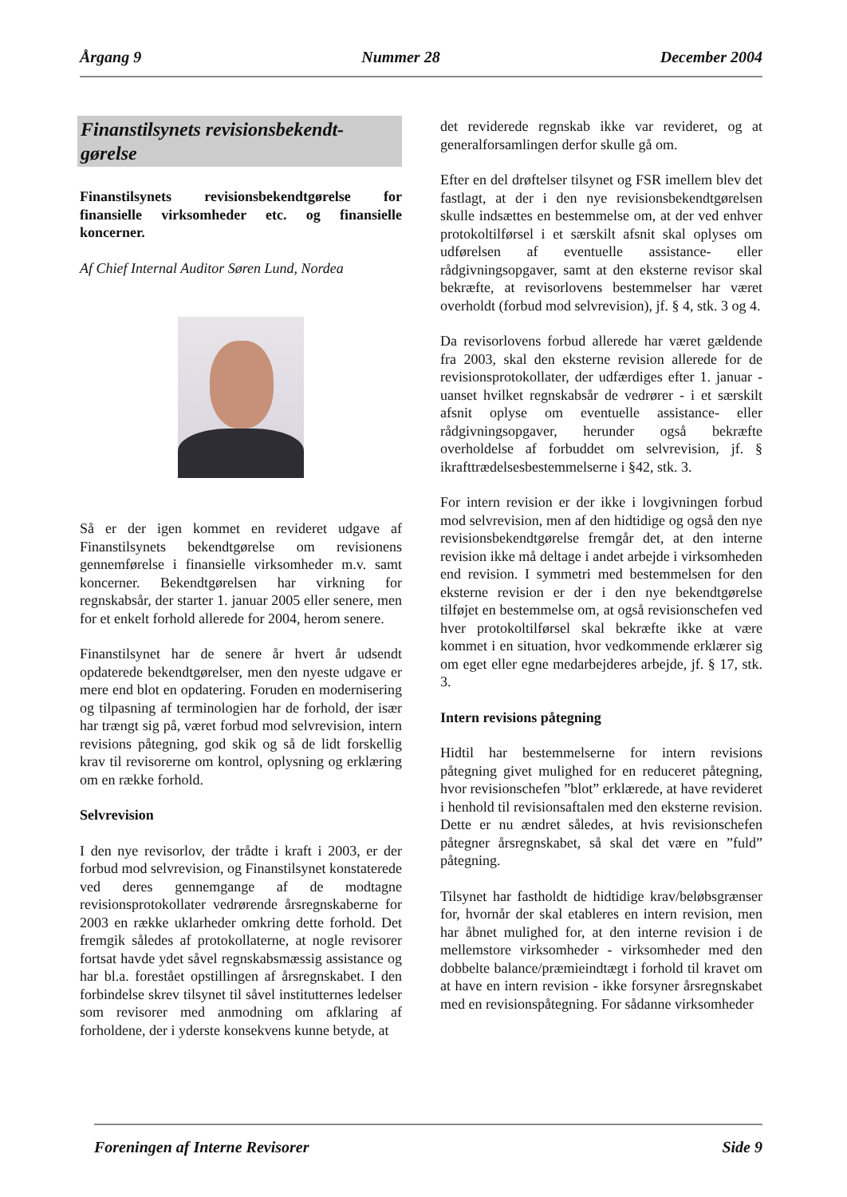Årgang 9 Nummer 28 December 2004
Finanstilsynets revisionsbekendt-
gørelse
Finanstilsynets revisionsbekendtgørelse for finansielle virksomheder etc. og finansielle koncerner.
Af Chief Internal Auditor Søren Lund, Nordea
Så er der igen kommet en revideret udgave af Finanstilsynets bekendtgørelse om revisionens gennemførelse i finansielle virksomheder m.v. samt koncerner. Bekendtgørelsen har virkning for regnskabsår, der starter 1. januar 2005 eller senere, men for et enkelt forhold allerede for 2004, herom senere.
Finanstilsynet har de senere år hvert år udsendt opdaterede bekendtgørelser, men den nyeste udgave er mere end blot en opdatering. Foruden en modernisering og tilpasning af terminologien har de forhold, der især har trængt sig på, været forbud mod selvrevision, intern revisions påtegning, god skik og så de lidt forskellig krav til revisorerne om kontrol, oplysning og erklæring om en række forhold.
Selvrevision
I den nye revisorlov, der trådte i kraft i 2003, er der forbud mod selvrevision, og Finanstilsynet konstaterede ved deres gennemgange af de modtagne revisionsprotokollater vedrørende årsregnskaberne for 2003 en række uklarheder omkring dette forhold. Det fremgik således af protokollaterne, at nogle revisorer fortsat havde ydet såvel regnskabsmæssig assistance og har bl.a. forestået opstillingen af årsregnskabet. I den forbindelse skrev tilsynet til såvel institutternes ledelser som revisorer med anmodning om afklaring af forholdene, der i yderste konsekvens kunne betyde, at
det reviderede regnskab ikke var revideret, og at generalforsamlingen derfor skulle gå om.
Efter en del drøftelser tilsynet og FSR imellem blev det fastlagt, at der i den nye revisionsbekendtgørelsen skulle indsættes en bestemmelse om, at der ved enhver protokoltilførsel i et særskilt afsnit skal oplyses om udførelsen af eventuelle assistance- eller rådgivningsopgaver, samt at den eksterne revisor skal bekræfte, at revisorlovens bestemmelser har været overholdt (forbud mod selvrevision), jf. § 4, stk. 3 og 4.
Da revisorlovens forbud allerede har været gældende fra 2003, skal den eksterne revision allerede for de revisionsprotokollater, der udfærdiges efter 1. januar - uanset hvilket regnskabsår de vedrører - i et særskilt afsnit oplyse om eventuelle assistance- eller rådgivningsopgaver, herunder også bekræfte overholdelse af forbuddet om selvrevision, jf. § ikrafttrædelsesbestemmelserne i §42, stk. 3.
For intern revision er der ikke i lovgivningen forbud mod selvrevision, men af den hidtidige og også den nye revisionsbekendtgørelse fremgår det, at den interne revision ikke må deltage i andet arbejde i virksomheden end revision. I symmetri med bestemmelsen for den eksterne revision er der i den nye bekendtgørelse tilføjet en bestemmelse om, at også revisionschefen ved hver protokoltilførsel skal bekræfte ikke at være kommet i en situation, hvor vedkommende erklærer sig om eget eller egne medarbejderes arbejde, jf. § 17, stk. 3.
Intern revisions påtegning
Hidtil har bestemmelserne for intern revisions påtegning givet mulighed for en reduceret påtegning, hvor revisionschefen ”blot” erklærede, at have revideret i henhold til revisionsaftalen med den eksterne revision. Dette er nu ændret således, at hvis revisionschefen påtegner årsregnskabet, så skal det være en ”fuld” påtegning.
Tilsynet har fastholdt de hidtidige krav/beløbsgrænser for, hvornår der skal etableres en intern revision, men har åbnet mulighed for, at den interne revision i de mellemstore virksomheder - virksomheder med den dobbelte balance/præmieindtægt i forhold til kravet om at have en intern revision - ikke forsyner årsregnskabet med en revisionspåtegning. For sådanne virksomheder
Foreningen af Interne Revisorer Side 9